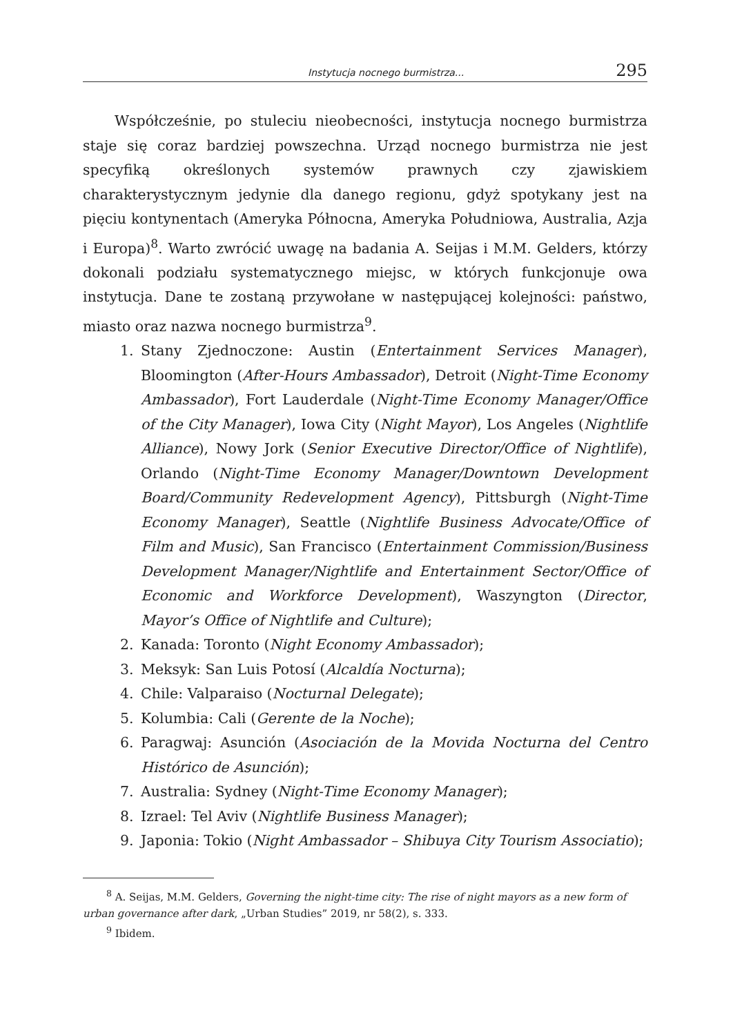Instytucja nocnego burmistrza... 295
Współcześnie, po stuleciu nieobecności, instytucja nocnego burmistrza staje się coraz bardziej powszechna. Urząd nocnego burmistrza nie jest specyfiką określonych systemów prawnych czy zjawiskiem charakterystycznym jedynie dla danego regionu, gdyż spotykany jest na pięciu kontynentach (Ameryka Północna, Ameryka Południowa, Australia, Azja i Europa)<sup>8</sup>. Warto zwrócić uwagę na badania A. Seijas i M.M. Gelders, którzy dokonali podziału systematycznego miejsc, w których funkcjonuje owa instytucja. Dane te zostaną przywołane w następującej kolejności: państwo, miasto oraz nazwa nocnego burmistrza<sup>9</sup>.
1. Stany Zjednoczone: Austin (Entertainment Services Manager), Bloomington (After-Hours Ambassador), Detroit (Night-Time Economy Ambassador), Fort Lauderdale (Night-Time Economy Manager/Office of the City Manager), Iowa City (Night Mayor), Los Angeles (Nightlife Alliance), Nowy Jork (Senior Executive Director/Office of Nightlife), Orlando (Night-Time Economy Manager/Downtown Development Board/Community Redevelopment Agency), Pittsburgh (Night-Time Economy Manager), Seattle (Nightlife Business Advocate/Office of Film and Music), San Francisco (Entertainment Commission/Business Development Manager/Nightlife and Entertainment Sector/Office of Economic and Workforce Development), Waszyngton (Director, Mayor’s Office of Nightlife and Culture);
2. Kanada: Toronto (Night Economy Ambassador);
3. Meksyk: San Luis Potosí (Alcaldía Nocturna);
4. Chile: Valparaiso (Nocturnal Delegate);
5. Kolumbia: Cali (Gerente de la Noche);
6. Paragwaj: Asunción (Asociación de la Movida Nocturna del Centro Histórico de Asunción);
7. Australia: Sydney (Night-Time Economy Manager);
8. Izrael: Tel Aviv (Nightlife Business Manager);
9. Japonia: Tokio (Night Ambassador – Shibuya City Tourism Associatio);
<sup>8</sup> A. Seijas, M.M. Gelders, Governing the night-time city: The rise of night mayors as a new form of urban governance after dark, „Urban Studies” 2019, nr 58(2), s. 333.
<sup>9</sup> Ibidem.